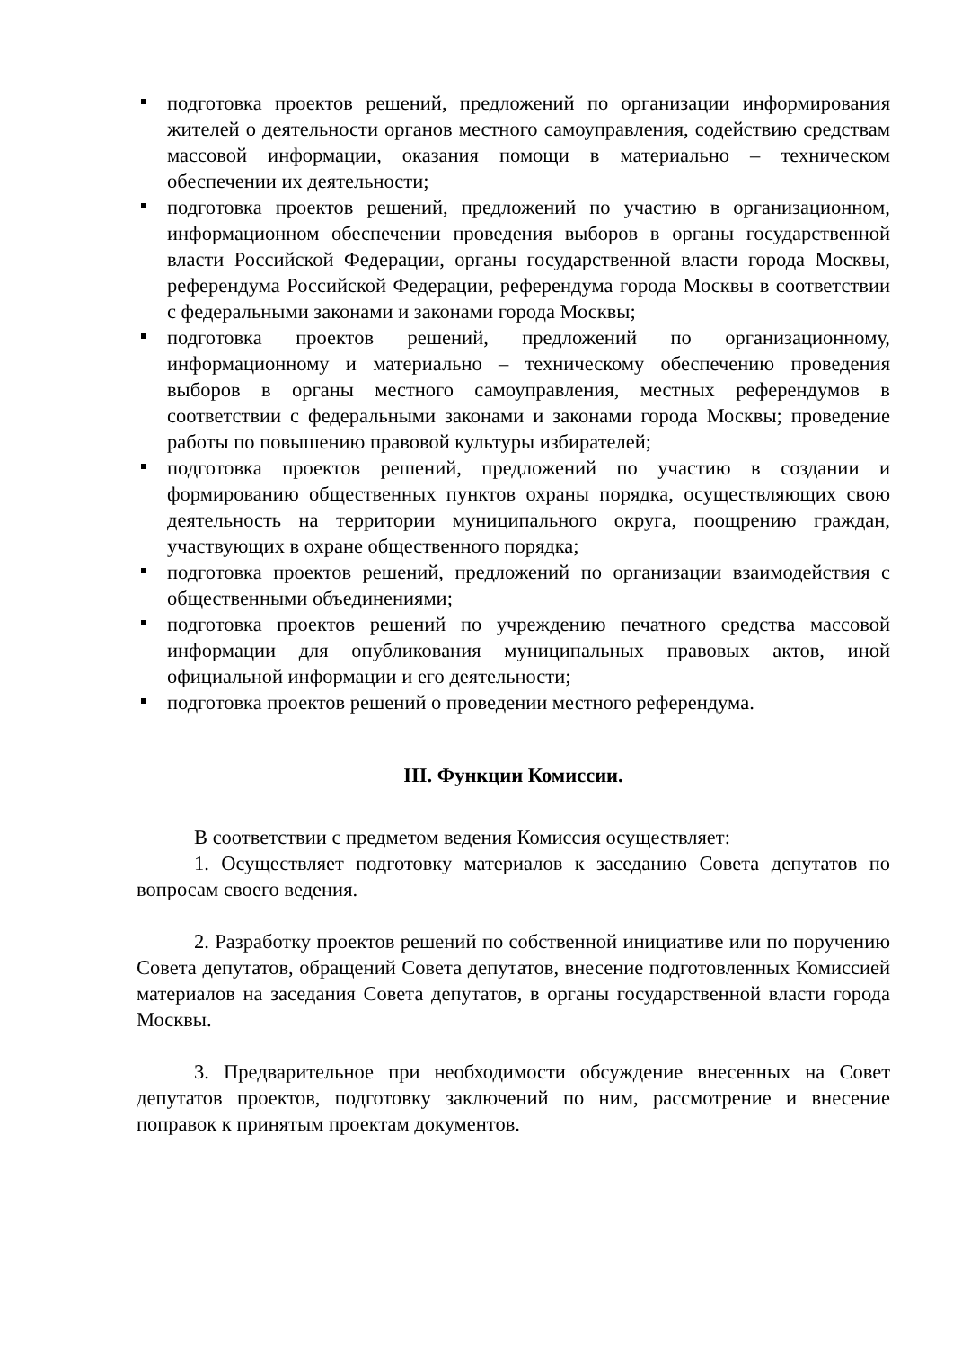подготовка проектов решений, предложений по организации информирования жителей о деятельности органов местного самоуправления, содействию средствам массовой информации, оказания помощи в материально – техническом обеспечении их деятельности;
подготовка проектов решений, предложений по участию в организационном, информационном обеспечении проведения выборов в органы государственной власти Российской Федерации, органы государственной власти города Москвы, референдума Российской Федерации, референдума города Москвы в соответствии с федеральными законами и законами города Москвы;
подготовка проектов решений, предложений по организационному, информационному и материально – техническому обеспечению проведения выборов в органы местного самоуправления, местных референдумов в соответствии с федеральными законами и законами города Москвы; проведение работы по повышению правовой культуры избирателей;
подготовка проектов решений, предложений по участию в создании и формированию общественных пунктов охраны порядка, осуществляющих свою деятельность на территории муниципального округа, поощрению граждан, участвующих в охране общественного порядка;
подготовка проектов решений, предложений по организации взаимодействия с общественными объединениями;
подготовка проектов решений по учреждению печатного средства массовой информации для опубликования муниципальных правовых актов, иной официальной информации и его деятельности;
подготовка проектов решений о проведении местного референдума.
III. Функции Комиссии.
В соответствии с предметом ведения Комиссия осуществляет:
1. Осуществляет подготовку материалов к заседанию Совета депутатов по вопросам своего ведения.
2. Разработку проектов решений по собственной инициативе или по поручению Совета депутатов, обращений Совета депутатов, внесение подготовленных Комиссией материалов на заседания Совета депутатов, в органы государственной власти города Москвы.
3. Предварительное при необходимости обсуждение внесенных на Совет депутатов проектов, подготовку заключений по ним, рассмотрение и внесение поправок к принятым проектам документов.